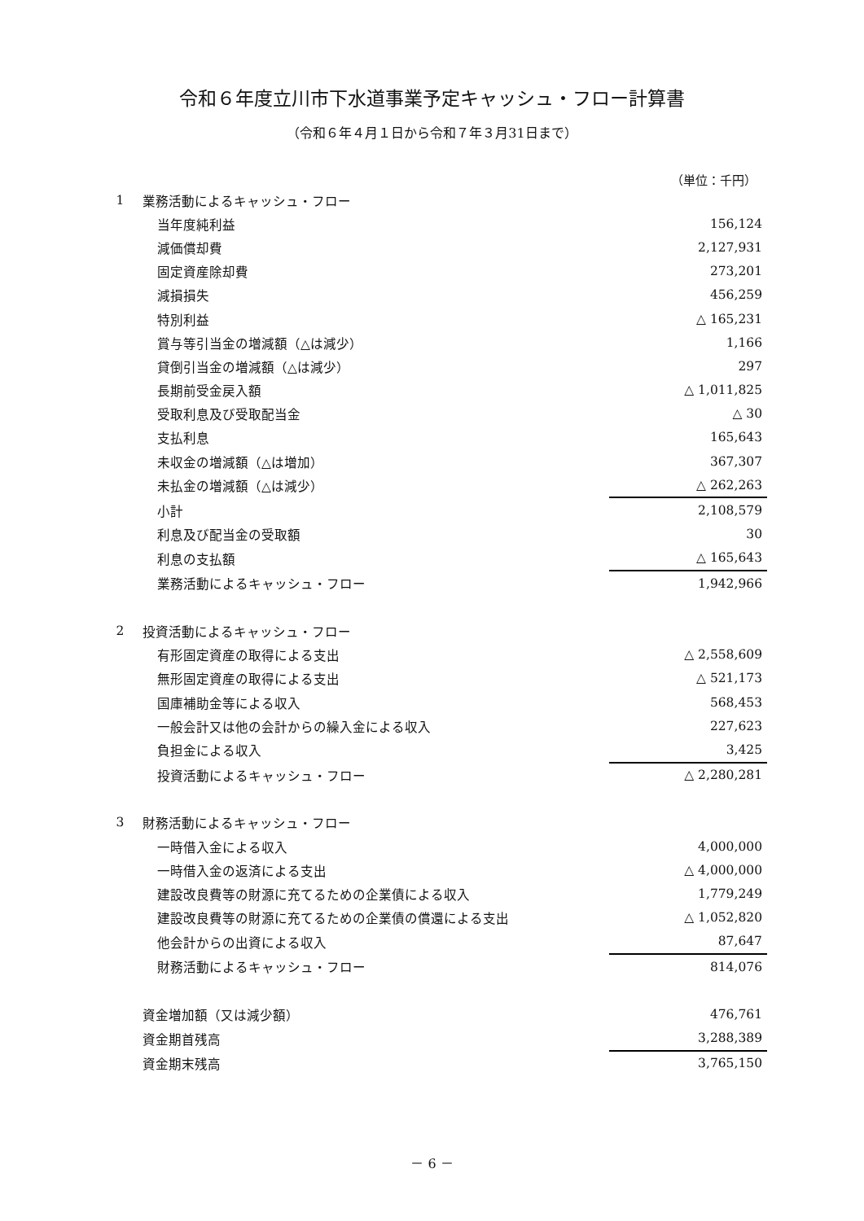令和６年度立川市下水道事業予定キャッシュ・フロー計算書
（令和６年４月１日から令和７年３月31日まで）
（単位：千円）
| 1 | 業務活動によるキャッシュ・フロー | |
| | 当年度純利益 | 156,124 |
| | 減価償却費 | 2,127,931 |
| | 固定資産除却費 | 273,201 |
| | 減損損失 | 456,259 |
| | 特別利益 | △ 165,231 |
| | 賞与等引当金の増減額（△は減少） | 1,166 |
| | 貸倒引当金の増減額（△は減少） | 297 |
| | 長期前受金戻入額 | △ 1,011,825 |
| | 受取利息及び受取配当金 | △ 30 |
| | 支払利息 | 165,643 |
| | 未収金の増減額（△は増加） | 367,307 |
| | 未払金の増減額（△は減少） | △ 262,263 |
| | 小計 | 2,108,579 |
| | 利息及び配当金の受取額 | 30 |
| | 利息の支払額 | △ 165,643 |
| | 業務活動によるキャッシュ・フロー | 1,942,966 |
| 2 | 投資活動によるキャッシュ・フロー | |
| | 有形固定資産の取得による支出 | △ 2,558,609 |
| | 無形固定資産の取得による支出 | △ 521,173 |
| | 国庫補助金等による収入 | 568,453 |
| | 一般会計又は他の会計からの繰入金による収入 | 227,623 |
| | 負担金による収入 | 3,425 |
| | 投資活動によるキャッシュ・フロー | △ 2,280,281 |
| 3 | 財務活動によるキャッシュ・フロー | |
| | 一時借入金による収入 | 4,000,000 |
| | 一時借入金の返済による支出 | △ 4,000,000 |
| | 建設改良費等の財源に充てるための企業債による収入 | 1,779,249 |
| | 建設改良費等の財源に充てるための企業債の償還による支出 | △ 1,052,820 |
| | 他会計からの出資による収入 | 87,647 |
| | 財務活動によるキャッシュ・フロー | 814,076 |
| | 資金増加額（又は減少額） | 476,761 |
| | 資金期首残高 | 3,288,389 |
| | 資金期末残高 | 3,765,150 |
－ 6 －